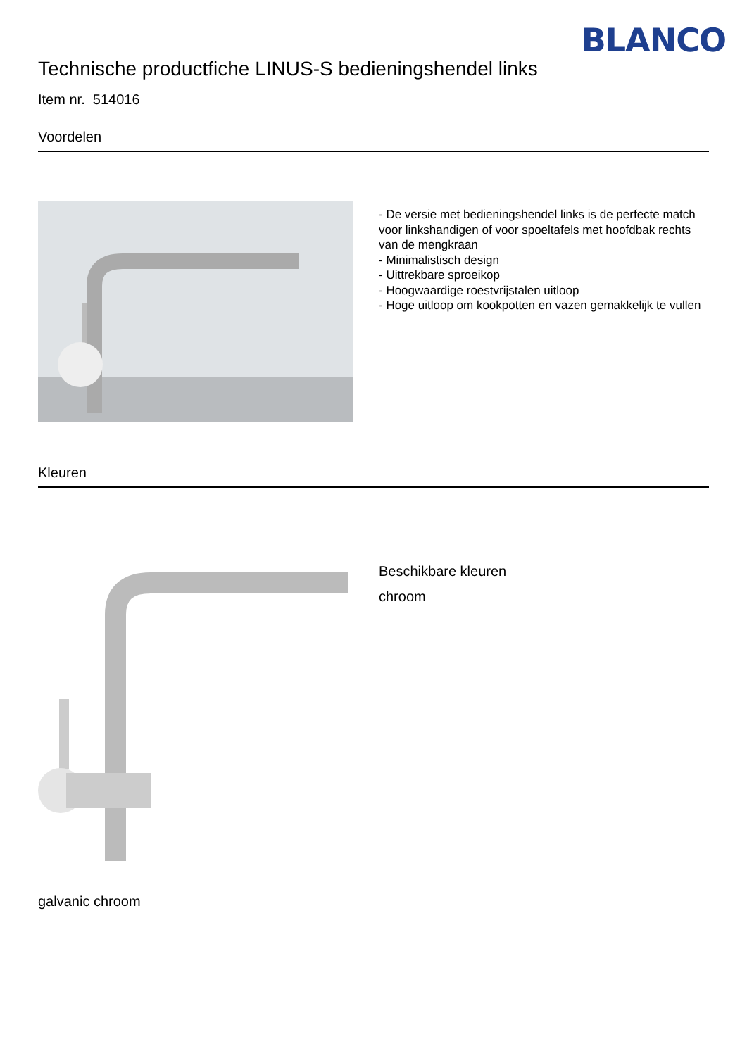BLANCO
Technische productfiche LINUS-S bedieningshendel links
Item nr. 514016
Voordelen
- De versie met bedieningshendel links is de perfecte match voor linkshandigen of voor spoeltafels met hoofdbak rechts van de mengkraan
- Minimalistisch design
- Uittrekbare sproeikop
- Hoogwaardige roestvrijstalen uitloop
- Hoge uitloop om kookpotten en vazen gemakkelijk te vullen
Kleuren
Beschikbare kleuren
chroom
galvanic chroom